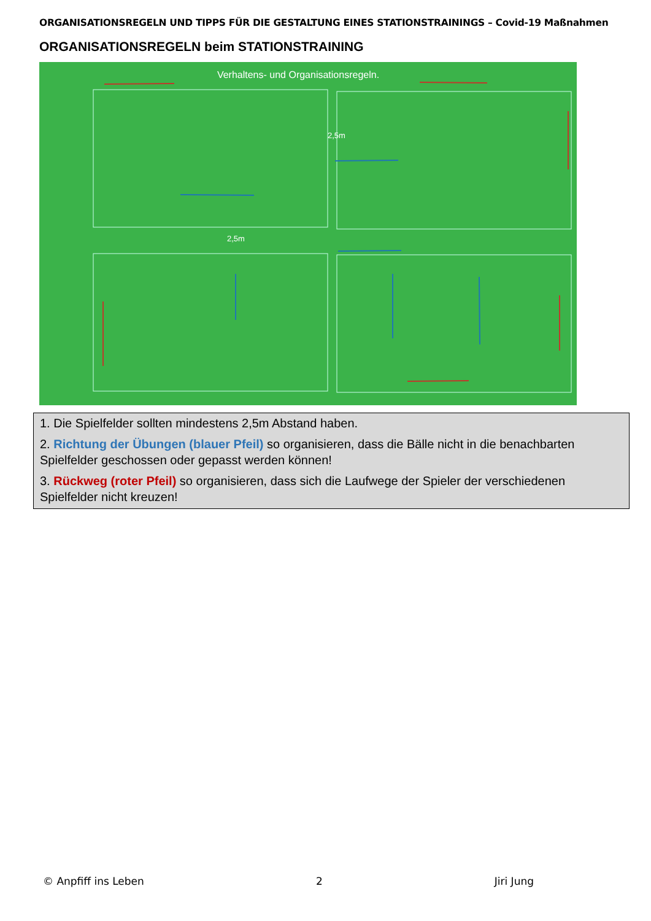ORGANISATIONSREGELN UND TIPPS FÜR DIE GESTALTUNG EINES STATIONSTRAININGS – Covid-19 Maßnahmen
ORGANISATIONSREGELN beim STATIONSTRAINING
Verhaltens- und Organisationsregeln.
2,5m
2,5m
1. Die Spielfelder sollten mindestens 2,5m Abstand haben.
2. Richtung der Übungen (blauer Pfeil) so organisieren, dass die Bälle nicht in die benachbarten Spielfelder geschossen oder gepasst werden können!
3. Rückweg (roter Pfeil) so organisieren, dass sich die Laufwege der Spieler der verschiedenen Spielfelder nicht kreuzen!
© Anpfiff ins Leben 2 Jiri Jung